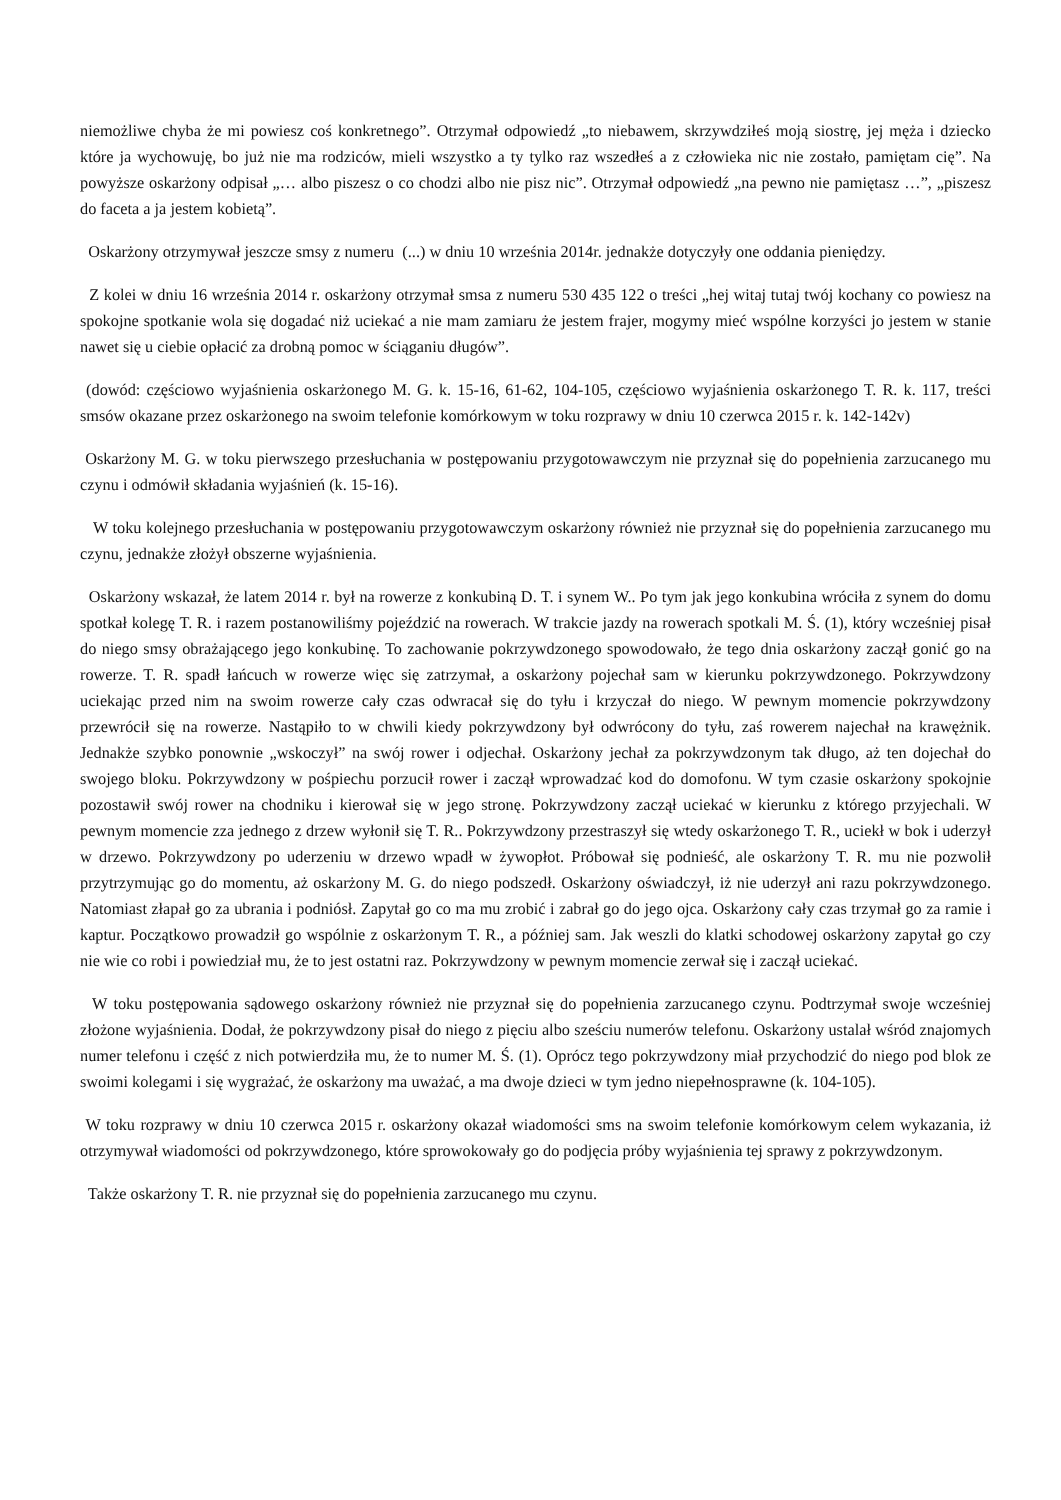niemożliwe chyba że mi powiesz coś konkretnego”. Otrzymał odpowiedź „to niebawem, skrzywdziłeś moją siostrę, jej męża i dziecko które ja wychowuję, bo już nie ma rodziców, mieli wszystko a ty tylko raz wszedłeś a z człowieka nic nie zostało, pamiętam cię”. Na powyższe oskarżony odpisał „… albo piszesz o co chodzi albo nie pisz nic”. Otrzymał odpowiedź „na pewno nie pamiętasz …”, „piszesz do faceta a ja jestem kobietą”.
Oskarżony otrzymywał jeszcze smsy z numeru (...) w dniu 10 września 2014r. jednakże dotyczyły one oddania pieniędzy.
Z kolei w dniu 16 września 2014 r. oskarżony otrzymał smsa z numeru 530 435 122 o treści „hej witaj tutaj twój kochany co powiesz na spokojne spotkanie wola się dogadać niż uciekać a nie mam zamiaru że jestem frajer, mogymy mieć wspólne korzyści jo jestem w stanie nawet się u ciebie opłacić za drobną pomoc w ściąganiu długów”.
(dowód: częściowo wyjaśnienia oskarżonego M. G. k. 15-16, 61-62, 104-105, częściowo wyjaśnienia oskarżonego T. R. k. 117, treści smsów okazane przez oskarżonego na swoim telefonie komórkowym w toku rozprawy w dniu 10 czerwca 2015 r. k. 142-142v)
Oskarżony M. G. w toku pierwszego przesłuchania w postępowaniu przygotowawczym nie przyznał się do popełnienia zarzucanego mu czynu i odmówił składania wyjaśnień (k. 15-16).
W toku kolejnego przesłuchania w postępowaniu przygotowawczym oskarżony również nie przyznał się do popełnienia zarzucanego mu czynu, jednakże złożył obszerne wyjaśnienia.
Oskarżony wskazał, że latem 2014 r. był na rowerze z konkubiną D. T. i synem W.. Po tym jak jego konkubina wróciła z synem do domu spotkał kolegę T. R. i razem postanowiliśmy pojeździć na rowerach. W trakcie jazdy na rowerach spotkali M. Ś. (1), który wcześniej pisał do niego smsy obrażającego jego konkubinę. To zachowanie pokrzywdzonego spowodowało, że tego dnia oskarżony zaczął gonić go na rowerze. T. R. spadł łańcuch w rowerze więc się zatrzymał, a oskarżony pojechał sam w kierunku pokrzywdzonego. Pokrzywdzony uciekając przed nim na swoim rowerze cały czas odwracał się do tyłu i krzyczał do niego. W pewnym momencie pokrzywdzony przewrócił się na rowerze. Nastąpiło to w chwili kiedy pokrzywdzony był odwrócony do tyłu, zaś rowerem najechał na krawężnik. Jednakże szybko ponownie „wskoczył” na swój rower i odjechał. Oskarżony jechał za pokrzywdzonym tak długo, aż ten dojechał do swojego bloku. Pokrzywdzony w pośpiechu porzucił rower i zaczął wprowadzać kod do domofonu. W tym czasie oskarżony spokojnie pozostawił swój rower na chodniku i kierował się w jego stronę. Pokrzywdzony zaczął uciekać w kierunku z którego przyjechali. W pewnym momencie zza jednego z drzew wyłonił się T. R.. Pokrzywdzony przestraszył się wtedy oskarżonego T. R., uciekł w bok i uderzył w drzewo. Pokrzywdzony po uderzeniu w drzewo wpadł w żywopłot. Próbował się podnieść, ale oskarżony T. R. mu nie pozwolił przytrzymując go do momentu, aż oskarżony M. G. do niego podszedł. Oskarżony oświadczył, iż nie uderzył ani razu pokrzywdzonego. Natomiast złapał go za ubrania i podniósł. Zapytał go co ma mu zrobić i zabrał go do jego ojca. Oskarżony cały czas trzymał go za ramie i kaptur. Początkowo prowadził go wspólnie z oskarżonym T. R., a później sam. Jak weszli do klatki schodowej oskarżony zapytał go czy nie wie co robi i powiedział mu, że to jest ostatni raz. Pokrzywdzony w pewnym momencie zerwał się i zaczął uciekać.
W toku postępowania sądowego oskarżony również nie przyznał się do popełnienia zarzucanego czynu. Podtrzymał swoje wcześniej złożone wyjaśnienia. Dodał, że pokrzywdzony pisał do niego z pięciu albo sześciu numerów telefonu. Oskarżony ustalał wśród znajomych numer telefonu i część z nich potwierdziła mu, że to numer M. Ś. (1). Oprócz tego pokrzywdzony miał przychodzić do niego pod blok ze swoimi kolegami i się wygrażać, że oskarżony ma uważać, a ma dwoje dzieci w tym jedno niepełnosprawne (k. 104-105).
W toku rozprawy w dniu 10 czerwca 2015 r. oskarżony okazał wiadomości sms na swoim telefonie komórkowym celem wykazania, iż otrzymywał wiadomości od pokrzywdzonego, które sprowokowały go do podjęcia próby wyjaśnienia tej sprawy z pokrzywdzonym.
Także oskarżony T. R. nie przyznał się do popełnienia zarzucanego mu czynu.